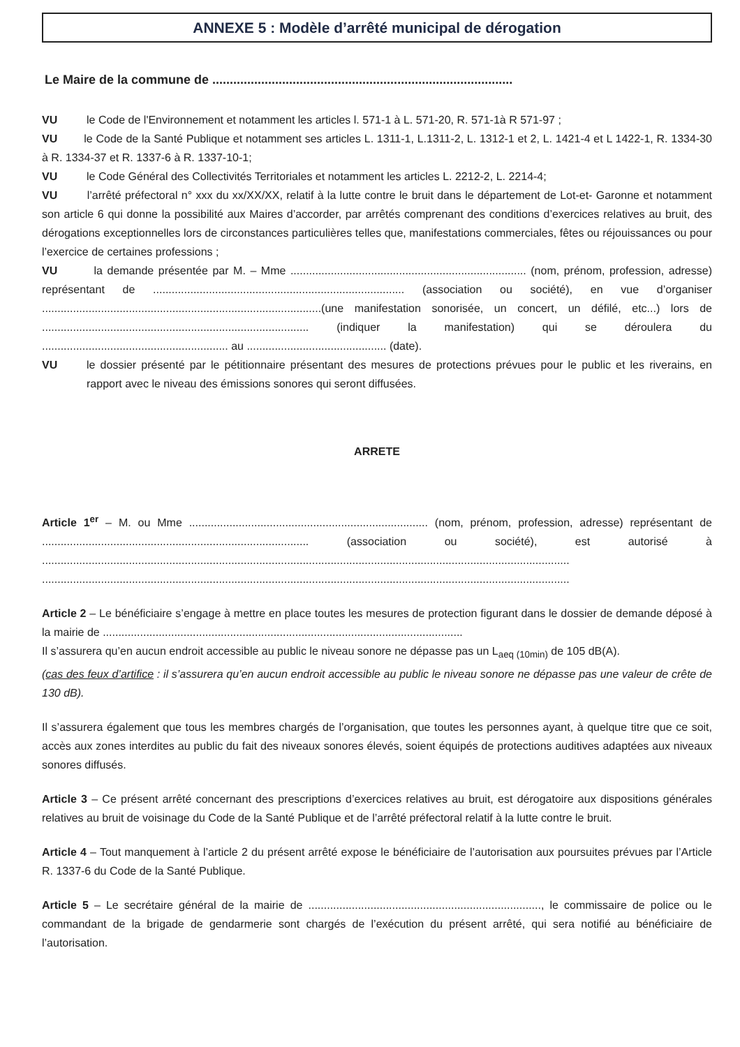ANNEXE 5 : Modèle d’arrêté municipal de dérogation
Le Maire de la commune de ......................................................................................
VU le Code de l'Environnement et notamment les articles l. 571-1 à L. 571-20, R. 571-1à R 571-97 ;
VU le Code de la Santé Publique et notamment ses articles L. 1311-1, L.1311-2, L. 1312-1 et 2, L. 1421-4 et L 1422-1, R. 1334-30 à R. 1334-37 et R. 1337-6 à R. 1337-10-1;
VU le Code Général des Collectivités Territoriales et notamment les articles L. 2212-2, L. 2214-4;
VU l’arrêté préfectoral n° xxx du xx/XX/XX, relatif à la lutte contre le bruit dans le département de Lot-et- Garonne et notamment son article 6 qui donne la possibilité aux Maires d’accorder, par arrêtés comprenant des conditions d’exercices relatives au bruit, des dérogations exceptionnelles lors de circonstances particulières telles que, manifestations commerciales, fêtes ou réjouissances ou pour l’exercice de certaines professions ;
VU la demande présentée par M. – Mme ............................................................................ (nom, prénom, profession, adresse) représentant de ................................................................................. (association ou société), en vue d’organiser ..........................................................................................(une manifestation sonorisée, un concert, un défilé, etc...) lors de ...................................................................................... (indiquer la manifestation) qui se déroulera du ............................................................ au ............................................. (date).
VU le dossier présenté par le pétitionnaire présentant des mesures de protections prévues pour le public et les riverains, en rapport avec le niveau des émissions sonores qui seront diffusées.
ARRETE
Article 1<sup>er</sup> – M. ou Mme ............................................................................. (nom, prénom, profession, adresse) représentant de ...................................................................................... (association ou société), est autorisé à ..........................................................................................................................................................................
..........................................................................................................................................................................
Article 2 – Le bénéficiaire s’engage à mettre en place toutes les mesures de protection figurant dans le dossier de demande déposé à la mairie de ....................................................................................................................
Il s’assurera qu’en aucun endroit accessible au public le niveau sonore ne dépasse pas un L<sub>aeq (10min)</sub> de 105 dB(A).
(cas des feux d’artifice : il s’assurera qu’en aucun endroit accessible au public le niveau sonore ne dépasse pas une valeur de crête de 130 dB).
Il s’assurera également que tous les membres chargés de l’organisation, que toutes les personnes ayant, à quelque titre que ce soit, accès aux zones interdites au public du fait des niveaux sonores élevés, soient équipés de protections auditives adaptées aux niveaux sonores diffusés.
Article 3 – Ce présent arrêté concernant des prescriptions d’exercices relatives au bruit, est dérogatoire aux dispositions générales relatives au bruit de voisinage du Code de la Santé Publique et de l’arrêté préfectoral relatif à la lutte contre le bruit.
Article 4 – Tout manquement à l’article 2 du présent arrêté expose le bénéficiaire de l’autorisation aux poursuites prévues par l’Article R. 1337-6 du Code de la Santé Publique.
Article 5 – Le secrétaire général de la mairie de ..........................................................................., le commissaire de police ou le commandant de la brigade de gendarmerie sont chargés de l’exécution du présent arrêté, qui sera notifié au bénéficiaire de l’autorisation.